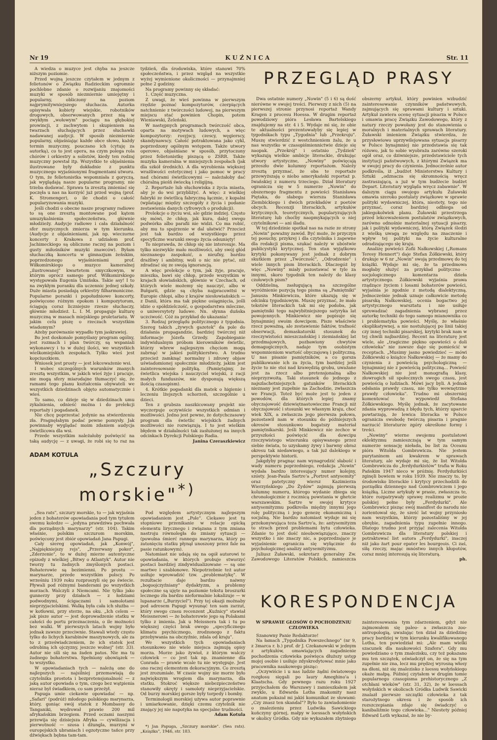Nr 19 K U Ź N I C A Str. 11
A wiedza o muzyce jest chyba na jeszcze niższym poziomie.
Przed wojną jeszcze czytałem w jednym z felietonów o Związku Radzieckim ogromnie pochlebne zdanie o rozwijaniu znajomości muzyki w sposób niezmiernie umiejętny i popularny, obliczony na poziom najprymitywniejszego słuchacza. Autorka opisywała kobiety wiejskie, robotników drogowych, obserwowanych przez nią w zwykłym „wołowym" pociągu na głębokiej prowincji, z zachwytem i skupieniem na twarzach słuchających przez słuchawki nadawanej audycji. W sposób niezmiernie popularny, objaśniając każde obce słowo, każdy termin muzyczny, pouczano ich (cytuję za autorką), co to jest opera, na czym polega rola chórów i orkiestry a solistów, kiedy ten rodzaj muzyczny powstał itp. Wszystkie te objaśnienia ilustrowane były dokładnie z punktu muzycznego wyjaśnionymi fragmentami utworu. O tym, że felietonistka wspomniała z goryczą, jak wyglądają nasze popularne programy, nie trzeba dodawać. Sprawa ta zresztą zmieniać się poczęła u nas na korzyść już przed wojną (prof. K. Stromenger), o ile chodzi o całość popularyzowania muzyki.
Jeśli chodzi o obecne nasze programy radiowe to są one zresztą montowane pod kątem umuzykalnienia społeczeństwa, głównie młodzieży. Audycje radiowe i cała działalność sfer muzycznych zmierza w tym kierunku. (Audycje z objaśnieniami, jak np. wieczorne koncerty z Krakowa z udziałem prof. Jachimeckiego są obliczone raczej na poziom i gusty miłośników muzyki znawców). Byłam słuchaczką koncertu w gimnazjum żeńskim, poprzedzonego wyjaśnieniami prof. Wiłkomirskiego o muzyce kameralnej „ilustrowanej" kwartetem smyczkowym, w którym oprócz samego prof. Wiłkomirskiego występowała Eugenia Umińska. Takie asy! I to na zwykłym poranku dla uczennic jednej szkoły. Duże miasta posiadają orkiestry filharmoniczne. Popularne poranki i popołudniowe koncerty, poświęcone różnym epokom i kompozytorom, ściągają coraz liczniejsze rzesze słuchaczy, głównie młodzież. L. I. M. propaguje kulturę muzyczną w masach miejskiego proletariatu. W jakim celu piszę o rzeczach wszystkim wiadomym?
Ażeby porównanie wypadło tym jaskrawiej.
Bo jest doskonale pomyślany program ogólny, jest rozmach i plan twórczy, są wspaniali wykonawcy i to w dużej ilości, we wszystkich wielkomiejskich zespołach. Tylko wieś jest kopciuszkiem.
Wniosek jest prosty — jest lekceważenie wsi.
I wobec szczególnych warunków znanych zresztą wszystkim, w jakich wieś żyje i pracuje, nie mogą sfery miarodajne tłumaczyć się, że ramami tego planu kształcenia obywateli we wszystkich dziedzinach objęto automatycznie i wieś.
To samo, co dzieje się w dziedzinach umu zykalnienia, odnieść można i do prelekcji reportaży i pogadanek.
Nie chcę poprzestać jedynie na stwierdzeniu zła. Pragnęłabym podać pewne pomysły. Jak powinnaby wyglądać moim zdaniem audycja świetlicowa dla wsi.
Przede wszystkim należałoby poświęcić na taką audycję — z uwagi, że robi się to raz na tydzień, dla środowiska, które stanowi 70% społeczeństwa, i przez wzgląd na wszystkie wyżej wymienione okoliczności — przynajmniej pełne 2 godziny.
Na programy powinny się składać:
1. Część muzyczna.
Z uwagi, że wieś powinna w pierwszym rzędzie poznać kompozytorów, czerpiących natchnienie z twórczości ludowej, na pierwszym miejscu stać powinien Chopin, potem Wieniawski, Żeleński.
W następnych programach twórczość obca, oparta na motywach ludowych, a więc kompozytorzy: rosyjscy, czescy, węgierscy, skandynawscy. Całość potraktowana jako cykl, poprzedzony ogólnym wstępem. Także utwory operowe, objaśniane w sposób, przytoczony przez felietonistkę piszącą o ZSRR. Także muzyka kameralna w mniejszych zespołach (jak dla szkół średnich). A dla wyrobienia większej wrażliwości estetycznej i jako pomoc w pracy nad chórami świetlicowymi — należałoby dać chóralną pieśń świecką i religijną.
2. Reportaże lub słuchowiska z życia miasta, aby je do wsi przybliżyć. A więc: z wielkiej fabryki ze świetlicą fabryczną łącznie, z kopalni (wplatając między szczegóły z życia i podanie zestawienia danych cyfrowych o produkcji).
Prelekcje o życiu wsi, ale gdzie indziej. Często się mówi, że chłop, jak kura, dalej swego podwórka albo parafii nie widzi. Co ma robić, aby mu to spojrzenie w dal ułatwić? Przecież jest tak bardzo od wszystkiego przez specyficzne warunki swego życia odsunięty!
To nieprawda, że chłop się nie interesuje. Ma tylko niezwykle mało możliwości, aby swój głód nieznanego zaspokoić, a nieufny, bardzo drażliwy i ambitny, woli o nic nie pytać, niż zdradzać się ze swoją ignorancją.
A więc prelekcje o tym, jak żyje, pracuje, mieszka, bawi się chłop, przede wszystkim w krajach słowiańskich, głównie w Czechach, od których wiele możemy się nauczyć, albo w Bułgarii, gdzie są chyba najpracowitsi w Europie chłopi, albo z krajów niesłowiańskich — z Danii, która ma tak piękne osiągnięcia, jeśli idzie o spółdzielczość, o gospodarstwa mleczne, o uniwersytety ludowe. Nn. słynna duńska uczciwość. Cóż za przykład do ukazania!
3. Rodzaj przeglądu politycznego z tygodnia. Szereg takich „żywych gazetek" da pole do działania propagandzie, bardziej twórczej niż informacje Józefa Grzedy. Zapobieganie indywidualnym próbom kierowników świetlic, którzy wbrew najlepszym chęciom mogą zabrnąć w jakieś politykierstwo. A trudno przecież zamknąć normalny i zdrowy objaw uświadomionej społecznie młodzieży, jakim jest zainteresowanie polityką. (Pamiętajmy, że świetlica wiejska i nauczyciel wiejski, z racji małych funduszów, nie dysponują większą ilością czasopism).
4. Krótkie pogadanki dla matek o higienie i leczeniu lżejszych schorzeń, szczególnie u dzieci.
Ten z grubsza naszkicowany projekt nie wyczerpuje oczywiście wszystkich odmian i możliwości. Jedno jest pewne, że dotychczasowy program dla świetlic wiejskich żadnych możliwości nie rozwiązują. I to jest wielkim błędem w działalności tak zasłużonej na innych odcinkach Dyrekcji Polskiego Radia.
Janina Czeraszkiewicz
ADAM KOTULA
„Szczury morskie"<sup>*)</sup>
„Sea rats", szczury morskie, to — jak wyjaśnia jeden z bohaterów opowiadania pod tym tytułem swemu koledze — „jedyna prawdziwa pochwała dla porządnych marynarzy" (str. 104). Takim właśnie, polskim szczurom morskim, poświęcony jest zbiór opowiadań Jana Papugi.
Cały szereg opowiadań, jak „Konwój", „Najpiękniejszy rejs", „Przerwany poker", „Zderzenie", to w dużej mierze autentyczne epizody z wielkiej „Bitwy o Atlantyk". Autor nie tworzy tu żadnych zmyślonych postaci. Bohaterowie są bezimienni. Po prostu — marynarze, przede wszystkim polscy. Po wrześniu 1939 roku rozproszyli się po świecie. Pływali pod różnymi banderami po wszystkich morzach. Walczyli z Niemcami. Nie tylko jako gunnerzy przy działach — z łodziami podwodnymi, ścigaczami i samolotami nieprzyjacielskimi. Walką była cała ich służba — w kotłowni, przy sterze, na oku. „Ich celem — jak pisze autor — jest doprowadzenie statku w całości do portu przeznaczenia, o ile możności bez walki. W pierwszych latach wojny było jednak zawsze przeciwnie. Stawali wtedy często tylko do lichych karabinów maszynowych, ale za to z przeświadczeniem, że ich statek jest odrobiną ich ojczyzny, jeszcze wolnej" (str. 33). Autor nie sili się na żaden patos. Nie ma tu żadnego bohaterstwa. Spełniony obowiązek — to wszystko.
W opowiadaniach tych — należą one do najlepszych — najsilniej przemawiają do czytelnika prostota i bezpretensjonalność — z jaką autor opowiada o tym, czego bez wątpienia nieraz był świadkiem, co sam przeżył.
Papuga umie ciekawie opowiadać — np. „Safari" (podróż) młodego polskiego marynarza, który, goniąc swój statek z Mombassy do Tanganiki, wędrował prawie 200 mil afrykańskim brzegiem. Przed oczami naszymi przewija się dzisiejsza Afryka — cywilizacja i pierwotność — szosa i dżungla, murzyni w europejskich ubraniach i egzotyczne tańce przy dźwiękach bębna tam-tam.
Pod względem artystycznym najlepszym opowiadaniem jest „Pole". Ciekawe jest tu stopniowe przenikanie w relacje epicką elementu lirycznego i związana z tym zmiana nastroju równoległa do zmiany sytuacji — (powolna śmierć rannego marynarza, który po zatonięciu statku płynął unoszony przez fale na pasie ratunkowym).
Natomiast nie udają się na ogół autorowi te opowiadania, w których probuje stworzyć postaci bardziej zindywidualizowane — są one martwe i szablonowe. Niepotrzebnie też autor usiłuje wprowadzić tzw. „problematykę". W rezultacie daje bardzo naiwny „bogoojczyźniany" dydaktyzm, a problemy społeczne są ujęte na poziomie tekstu broszurki lecznego zła bardzo nieformalnie lokalizuje — w lupanarze („Burzyciel"). Przy tej okazji możnaby pod adresem Papugi wysunąć ten sam zarzut, który swego czasu recenzent „Kuźnicy" stawiał Meissnerowi — że bohaterowie jego są Polakami tylko z imienia. Jak u Meissnera tak i tu po większej części brak owego „specyficznego klimatu psychicznego, zrodzonego z faktu przebywania na obczyźnie, zdala od kraju".
We wszystkich tych opowiadaniach stosunkowo nie wiele miejsca zajmują opisy morza. Morze jako żywioł, z którym walczy człowiek — co jest tak np. znamienne dla Conrada — prawie wcale tu nie występuje. Jest ono raczej elementem dekoracyjnym. Co zresztą jest zrozumiałe. W czasie wojny nie morze było największym wrogiem dla marynarza, dla statku. Stokroć większe niebezpieczeństwo stanowiły okręty i samoloty nieprzyjacielskie. Od burzy morskiej gorsze były torpedy i bomby.
Terminologii morskiej używa autor poprawnie i umiarkowanie, dzięki czemu czytelnik nie znający jej nie napotyka na specjalne trudności.
Adam Kotula
*) Jan Papuga, „Szczury morskie". (Sea rats). „Książka", 1946, str. 183.
PRZEGLĄD PRASY
Dwa ostatnie numery „Nowin" (5 i 6) są dość nierówne w swojej treści. Pierwszy z nich (5) na pierwszej stronie przynosi reportaż Wandy Kragen z procesu Hoessa. W drugim reportaż powodziowy pióra Lesława Bartelskiego znajdujemy na str. 4 i 5. Wydaje mi się, że obie te aktualności prezentowałyby się lepiej w tygodnikach typu „Tygodnia" lub „Przekroju". Muszę stwierdzić z westchnieniem żalu, że u nas wszystko w czasopiśmiennictwie dzieje się naopak. „Przekrój" i ostatnio „Tydzień" wykazują wielkie ambicje literackie, drukując utwory artystyczne, „Nowiny" poświęcają przeszło dwie kolumny reportażom. Należy zresztą przyznać, że oba te reportaże przewyższają o niebo amerykański reportaż p. Iwańskiej z numeru trzeciego. Dział literatury ogranicza się w 5 numerze „Nowin" do obszernego fragmentu z powieści Stanisława Piętaka, do słabego wiersza Stanisława Ziembickiego i dwóch przekładów z poetów obcych. Recenzji literackich, artykułów krytycznych, teoretycznych, popularyzujących literaturę lub choćby naopmykających o niej czytelnikowi — ani śladu.
W tej dziedzinie spotkał nas na razie ze strony „Nowin" poważny zawód. Być może, że przyczyn tej posuchy, przykrej i dla czytelnika i zapewne dla redakcji pisma, szukać należy w ubóstwie publicystyki krytycznej. Ten stan wyjątkowo krytyki pokonywany jest jednak z dobrym skutkiem przez „Twórczość", „Odrodzenie" i wiele innych pism literackich. Dlaczegóż by więc „Nowiny" miały pozostawać w tyle za innymi, skoro tygodnik ten należy do klasy czołowych pism?
Oddzielną, zasługującą na szczególne wyróżnienie pozycją tego pisma są „Pamiętniki" Janusza Minkiewicza, które ukazują się w odcinku tygodniowym. Muszę przyznać, że mało tekstów literackich tak mi się podoba, jak pamiętniki tego najwybitniejszego satyryka lat powojennych. Minkiewicz nie popisuje się bynajmniej swoim dowcipem. Pisze właściwie rzecz poważną, ale zestawienie faktów, trafność obserwacji, demaskatorski stosunek do rzeczywistości mieszczańskiej i ziemiańskiej lat przedmajowych, pozbawiony chwytów demagogicznych, nadaje tym osobistym wspomnieniom wartość obyczajową i polityczną. U nas pisanie pamiętników, a co gorsza publikowanie ich za życia, tym bardziej jeśli życie to nie stoi nad krawędzią grobu, uważane jest za rzecz albo pretensjonalną albo nieprzyzwoitą. Taki stosunek do jednego z najszlachetniejszych gatunków literackich nieznany jest zupełnie na Zachodzie, zwłaszcza we Francji. Toteż być może jest to jeden z powodów, dla których lepiej znamy obyczajowość dziewiętnastowieczne Francji niż obyczajowość i stosunki we własnym kraju, choć wiek XIX, a zwłaszcza jego pierwsza połowa, pozostawił nam w stosunku do późniejszych okresów stosunkowo bogatszy materiał pamiętnikarski. Jeśli Minkiewicz nie zechce w przyszłości poświęcić dla dowcipu rzeczywistego wizerunku opisywanego przez siebie świata, to uzyskamy żywy i barwny obraz okresu tak niedawnego, a tak już dalekiego w perspektywie historii.
Jakgdyby pragnąc nam wynagrodzić słabość i wady numeru poprzedniego, redakcja „Nowin" wydała bardzo interesujący numer kolejny, szósty. Jean-Paula Sartre'a „Portret antysemity" oraz patetyczny wiersz Kazimierza Wierzyńskiego „Do Żydów" zajmują pierwszą kolumnę numeru, którego wydanie zbiega się chronologicznie z rocznicą powstania w ghetcie warszawskim. Sartre w swojej krytyce antysemityzmu podkreśla między innymi jego rolę polityczną i jego genezę ekonomiczną i socjalną. Nie bardzo natomiast wydaje mi się przekonywująca teza Sartre'a, że: antysemityzm to strach przed problemami bytu człowieka. Zdanie to jest dość nieobowiązujące, znaczy wszystko i nie znaczy nic, a poprzedzające je wyjaśnienie ogranicza się wyłącznie do psychologicznej analizy antysemityzmu.
Juliusz Żuławski, sekretarz generalny Zw. Zawodowego Literatów Polskich, zamieszcza obszerny artykuł, który powinien wzbudzić zainteresowanie czynników państwowych, zajmujących się sprawami kultury i sztuki. Artykuł zawiera ocenę sytuacji pisarza w Polsce i omawia pracę Związku Zawodowego, który z natury rzeczy powołany jest do stanowienia o moralnych i materialnych sprawach literatury. Żuławski imieniem Związku stwierdza, że przysłowiowo uprzywilejowana sytuacja pisarzy w Polsce bynajmniej nie przedstawia się tak różowo, jak to sobie wyobraża zarówno szeroki ogół oraz, co dziwniejsze, przedstawiciele tych instytucji państwowych, z którymi Związek ma w swojej pracy do czynienia. Jednocześnie autor podkreśla, iż „budżet Ministerstwa Kultury i Sztuki „odznacza się skromnością wręcz zastraszającą, a już w tym budżecie budżet Depart. Literatury wygląda wręcz zabawnie". W dalszym ciągu swojego artykułu Żuławski omawia szeroko postulaty związkowe w sprawie polityki wydawniczej, która, niestety, tego nie przyznać, coraz bardziej odbiega od jakiegokolwiek planu. Żuławski przestrzega przed lekceważeniem postulatów związkowych, zarówno odnośnie materialnej sytuacji pisarzy, jak i polityki wydawniczej, którą Związek śledzi z wielką uwagą ze względu na znaczenie i wpływ tej polityki na życie kulturalne odradzającego się kraju.
Analizę powieści Zofii Nałkowskiej („Romans Teresy Hennert") daje Stefan Żółkiewski, który drukuje w 6 nr „Nowin" swoją przedmowę do tej książki. Wydaje mi się, że ta przedmowa mogłaby służyć za przykład polityczno - socjologicznego komentarza dzieła artystycznego. Żółkiewski wyjaśnia prawa rządzące życiem i losami bohaterów powieści, wyjaśnia je zgodnie z metodą dialektyczną. Jednocześnie jednak uznaje całkowicie metodę pisarską Nałkowskiej, ocenia bogactwo jej artystycznego warsztatu i nie usiłuje sprowadzać zagadnienia wybranej przez autorkę techniki do tego samego mianownika co i problematyka powieści. Myślę, że właśnie eksplikatywnej, a nie nostulującej po linii takiej czy innej techniki pisarskiej, krytyki brak nam w tej chwili najbardziej. Recent na literaturę jest wiele, ale „tragiczne piękno opowieści o doli człowieka" nie zawsze daje się pomieścić w receptach. „Musimy jasno powiedzieć — mówi Żółkiewski o książce Nałkowskiej — że mamy do czynienia z powieścią psychologiczną — bynajmniej nie z powieścią polityczną... Powieść Nałkowskiej nie jest monografią klasy, złowrogich sił społecznych swego czasu, jest powieścią o ludziach. Mówi jacy byli. A jednak odsłania prawdy czasu, nie tylko wewnętrzne prawdy człowieka". Trudno mi obszerniej komentować te wypowiedź Stefana Żółkiewskiego. Myślę jednak, że zacytowane zdania wyprowadzą z błędu tych, którzy uparcie powtarzają, że lewica literacka w Polsce ogranicza swobodę twórczą pisarza i pragnie narzucić literaturze zgóry okreśłone formy i treści.
„Nowiny" wierne swojemu postulatowi eklektyzmu zamieszczają w tym samym numerze sensację niełada, bo list za Oceanu pióra Witolda Gombrowicza. Nie jestem purytaninem ani kwakrem w sprawach literatury, ale wydaje mi się, że list Witolda Gombrowicza do „ferdydurkistów" trafia w Roku Pańskim 1947 nieco w próżnię. Ferdydurkiści zginęli bowiem w roku 1939. Nie znaczy to, by środowisko literackie i krytycy przechodzili do porządku dziennego nad Gombrowiczem i jego książką. Liczne artykuły w prasie, zwłaszcza te, które rozpatrywały sprawę realizmu w prozie polskiej pełne były „Ferdydurki". Ale Gombrowicz pisząc swój manifest do narodu nie zorientował się, że sześć lat wojny przyniosło nam wszystkim, którzy pozostaliśmy w jej obrębie, zagadnienia typu zupełnie innego. Dlatego trudno jest przyjąć zalecenia Witolda Gombrowicza dla literatury polskiej i potraktować list autora „Ferdydurki", inaczej niż jako żart pour epater les bourgeois. Ci zaś, siłą rzeczy, mając mnóstwo innych kłopotów, coraz mniej interesują się literaturą.
ph.
KORESPONDENCJA
W SPRAWIE GŁOSÓW O POCHODZENIU CZŁOWIEKA
Szanowny Panie Redaktorze!
Na łamach „Tygodnika Powszechnego" (nr 9, z 3marca r. b.) prof. dr J. Czekanowski w jednym z artykułów, omawiających zagadnienie pochodzenia człowieka poświęca dłuższy ustęp mojej osobie i usiłuje zdyskredytować mnie jako pracownika naukowego pisząc:
„Oczywiście i u nas ludzie żądni światowego rozgłosu sięgali po laury Ameghino'a i Klaatscha. Gdy pewnego razu roku 1927 przyjechałem do Warszawy i zamieszkałem jak zwykle, u Edwarda Lotha znakomity nasz anatom pokazał mi jakiś komunikat ze słowami: „Czy znasz ten skandal"? Było to zawiadomienie o znalezieniu przez Ludwika Sawickiego kończyny górnej, małpy w loessach wołyńskich w okolicy Gródka. Gdy nie wykazałem zbytniego zainteresowania tym zdarzeniem, gdyż nie zajmowałem się paleo- a zwłaszcza zoo-antropologią, uważając ten dział za dziedzinę pracy bardziej w tym kierunku kwalifikowanego Lotha, ten powiedział mi: „Ale mam wielki szacunek dla naukowości Szafera". Gdy mu powiedziano o tym znalezisku, czy też pokazano mu ten szczątek, oświadczył on, że się na tym zupełnie nie zna, lecz mu prędzej wyrosną włosy na dłoni, niż się znalezisko z loessu wołyńskiego okaże małpą. Później czytałem w drugim tomie popularnego czasopisma prehistorycznego „Z otchłani wieków" (str. 31, 32), że w loessach wołyńskich w okolicach Gródka Ludwik Sawicki znalazł pierwsze szczątki człowieka z tak starożytnego okresu i że sposób ich rozszczepiania zdaje się świadczyć o kanibaliźmie tego człowieka..." Niestety później Edward Loth wykazał, że nie by-